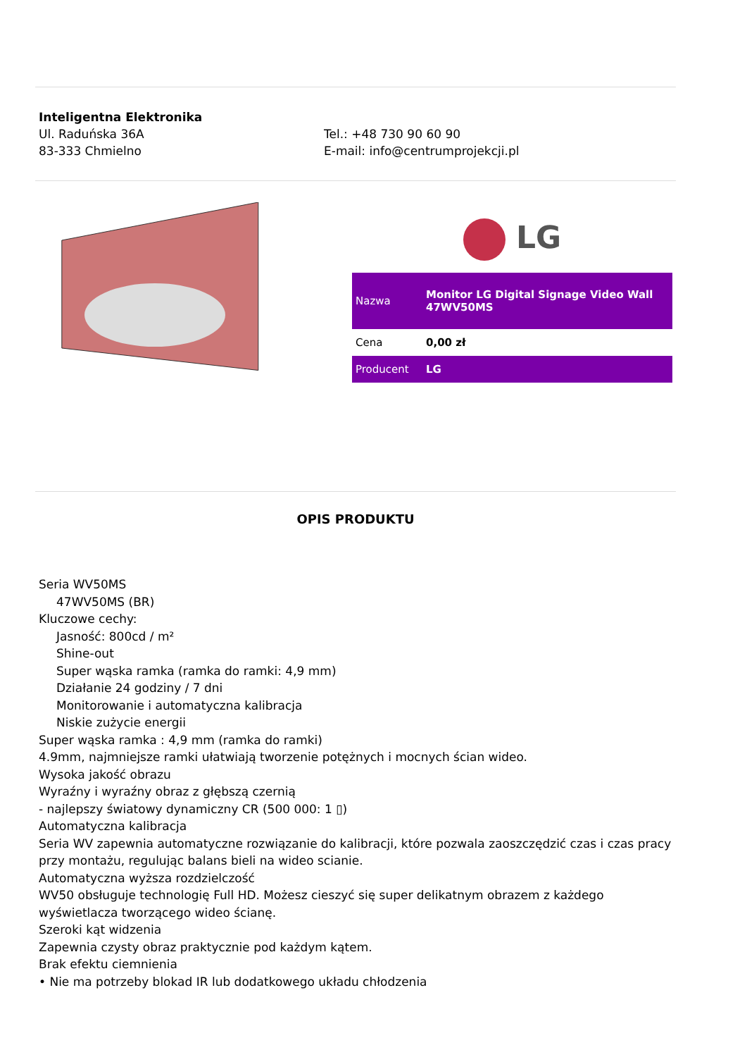Inteligentna Elektronika
Ul. Raduńska 36A
83-333 Chmielno
Tel.: +48 730 90 60 90
E-mail: info@centrumprojekcji.pl
LG
| Nazwa | Monitor LG Digital Signage Video Wall 47WV50MS |
| Cena | 0,00 zł |
| Producent | LG |
OPIS PRODUKTU
Seria WV50MS
47WV50MS (BR)
Kluczowe cechy:
Jasność: 800cd / m²
Shine-out
Super wąska ramka (ramka do ramki: 4,9 mm)
Działanie 24 godziny / 7 dni
Monitorowanie i automatyczna kalibracja
Niskie zużycie energii
Super wąska ramka : 4,9 mm (ramka do ramki)
4.9mm, najmniejsze ramki ułatwiają tworzenie potężnych i mocnych ścian wideo.
Wysoka jakość obrazu
Wyraźny i wyraźny obraz z głębszą czernią
- najlepszy światowy dynamiczny CR (500 000: 1 ▯)
Automatyczna kalibracja
Seria WV zapewnia automatyczne rozwiązanie do kalibracji, które pozwala zaoszczędzić czas i czas pracy przy montażu, regulując balans bieli na wideo scianie.
Automatyczna wyższa rozdzielczość
WV50 obsługuje technologię Full HD. Możesz cieszyć się super delikatnym obrazem z każdego wyświetlacza tworzącego wideo ścianę.
Szeroki kąt widzenia
Zapewnia czysty obraz praktycznie pod każdym kątem.
Brak efektu ciemnienia
• Nie ma potrzeby blokad IR lub dodatkowego układu chłodzenia